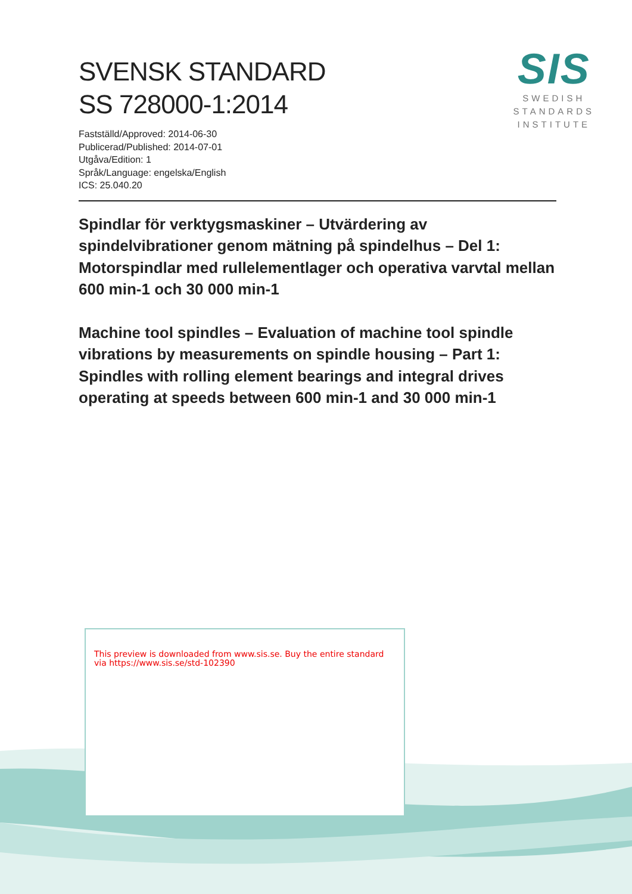SVENSK STANDARD
SS 728000-1:2014
Fastställd/Approved: 2014-06-30
Publicerad/Published: 2014-07-01
Utgåva/Edition: 1
Språk/Language: engelska/English
ICS: 25.040.20
SIS
SWEDISH
STANDARDS
INSTITUTE
Spindlar för verktygsmaskiner – Utvärdering av spindelvibrationer genom mätning på spindelhus – Del 1: Motorspindlar med rullelementlager och operativa varvtal mellan 600 min-1 och 30 000 min-1
Machine tool spindles – Evaluation of machine tool spindle vibrations by measurements on spindle housing – Part 1: Spindles with rolling element bearings and integral drives operating at speeds between 600 min-1 and 30 000 min-1
This preview is downloaded from www.sis.se. Buy the entire standard via https://www.sis.se/std-102390